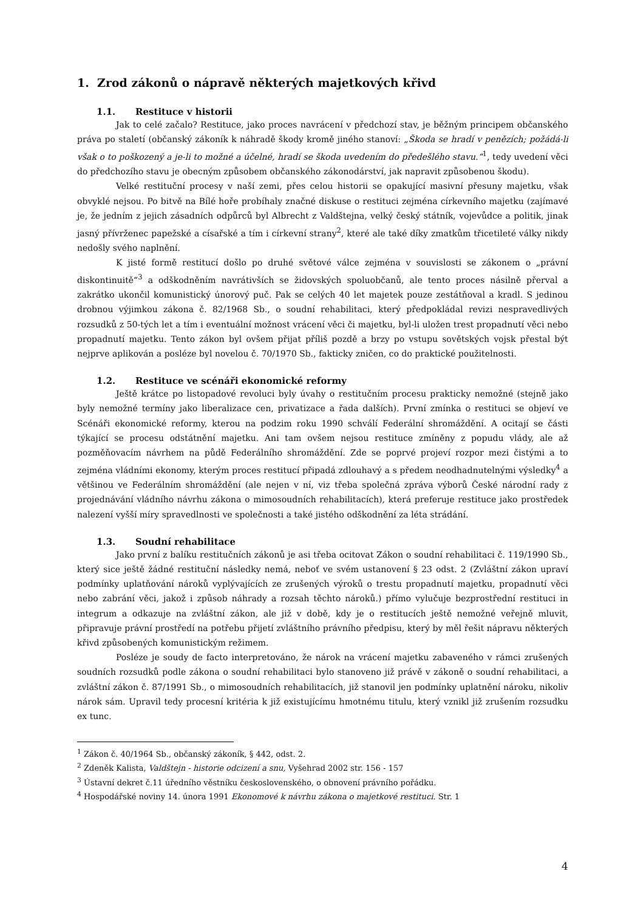1. Zrod zákonů o nápravě některých majetkových křivd
1.1. Restituce v historii
Jak to celé začalo? Restituce, jako proces navrácení v předchozí stav, je běžným principem občanského práva po staletí (občanský zákoník k náhradě škody kromě jiného stanoví: „Škoda se hradí v penězích; požádá-li však o to poškozený a je-li to možné a účelné, hradí se škoda uvedením do předešlého stavu.“<sup>1</sup>, tedy uvedení věci do předchozího stavu je obecným způsobem občanského zákonodárství, jak napravit způsobenou škodu).
Velké restituční procesy v naší zemi, přes celou historii se opakující masivní přesuny majetku, však obvyklé nejsou. Po bitvě na Bílé hoře probíhaly značné diskuse o restituci zejména církevního majetku (zajímavé je, že jedním z jejich zásadních odpůrců byl Albrecht z Valdštejna, velký český státník, vojevůdce a politik, jinak jasný přívrženec papežské a císařské a tím i církevní strany<sup>2</sup>, které ale také díky zmatkům třicetileté války nikdy nedošly svého naplnění.
K jisté formě restitucí došlo po druhé světové válce zejména v souvislosti se zákonem o „právní diskontinuitě“<sup>3</sup> a odškodněním navrátivších se židovských spoluobčanů, ale tento proces násilně přerval a zakrátko ukončil komunistický únorový puč. Pak se celých 40 let majetek pouze zestátňoval a kradl. S jedinou drobnou výjimkou zákona č. 82/1968 Sb., o soudní rehabilitaci, který předpokládal revizi nespravedlivých rozsudků z 50-tých let a tím i eventuální možnost vrácení věci či majetku, byl-li uložen trest propadnutí věci nebo propadnutí majetku. Tento zákon byl ovšem přijat příliš pozdě a brzy po vstupu sovětských vojsk přestal být nejprve aplikován a posléze byl novelou č. 70/1970 Sb., fakticky zničen, co do praktické použitelnosti.
1.2. Restituce ve scénáři ekonomické reformy
Ještě krátce po listopadové revoluci byly úvahy o restitučním procesu prakticky nemožné (stejně jako byly nemožné termíny jako liberalizace cen, privatizace a řada dalších). První zmínka o restituci se objeví ve Scénáři ekonomické reformy, kterou na podzim roku 1990 schválí Federální shromáždění. A ocitají se části týkající se procesu odstátnění majetku. Ani tam ovšem nejsou restituce zmíněny z popudu vlády, ale až pozměňovacím návrhem na půdě Federálního shromáždění. Zde se poprvé projeví rozpor mezi čistými a to zejména vládními ekonomy, kterým proces restitucí připadá zdlouhavý a s předem neodhadnutelnými výsledky<sup>4</sup> a většinou ve Federálním shromáždění (ale nejen v ní, viz třeba společná zpráva výborů České národní rady z projednávání vládního návrhu zákona o mimosoudních rehabilitacích), která preferuje restituce jako prostředek nalezení vyšší míry spravedlnosti ve společnosti a také jistého odškodnění za léta strádání.
1.3. Soudní rehabilitace
Jako první z balíku restitučních zákonů je asi třeba ocitovat Zákon o soudní rehabilitaci č. 119/1990 Sb., který sice ještě žádné restituční následky nemá, neboť ve svém ustanovení § 23 odst. 2 (Zvláštní zákon upraví podmínky uplatňování nároků vyplývajících ze zrušených výroků o trestu propadnutí majetku, propadnutí věci nebo zabrání věci, jakož i způsob náhrady a rozsah těchto nároků.) přímo vylučuje bezprostřední restituci in integrum a odkazuje na zvláštní zákon, ale již v době, kdy je o restitucích ještě nemožné veřejně mluvit, připravuje právní prostředí na potřebu přijetí zvláštního právního předpisu, který by měl řešit nápravu některých křivd způsobených komunistickým režimem.
Posléze je soudy de facto interpretováno, že nárok na vrácení majetku zabaveného v rámci zrušených soudních rozsudků podle zákona o soudní rehabilitaci bylo stanoveno již právě v zákoně o soudní rehabilitaci, a zvláštní zákon č. 87/1991 Sb., o mimosoudních rehabilitacích, již stanovil jen podmínky uplatnění nároku, nikoliv nárok sám. Upravil tedy procesní kritéria k již existujícímu hmotnému titulu, který vznikl již zrušením rozsudku ex tunc.
<sup>1</sup> Zákon č. 40/1964 Sb., občanský zákoník, § 442, odst. 2.
<sup>2</sup> Zdeněk Kalista, Valdštejn - historie odcizení a snu, Vyšehrad 2002 str. 156 - 157
<sup>3</sup> Ústavní dekret č.11 úředního věstníku československého, o obnovení právního pořádku.
<sup>4</sup> Hospodářské noviny 14. února 1991 Ekonomové k návrhu zákona o majetkové restituci. Str. 1
4